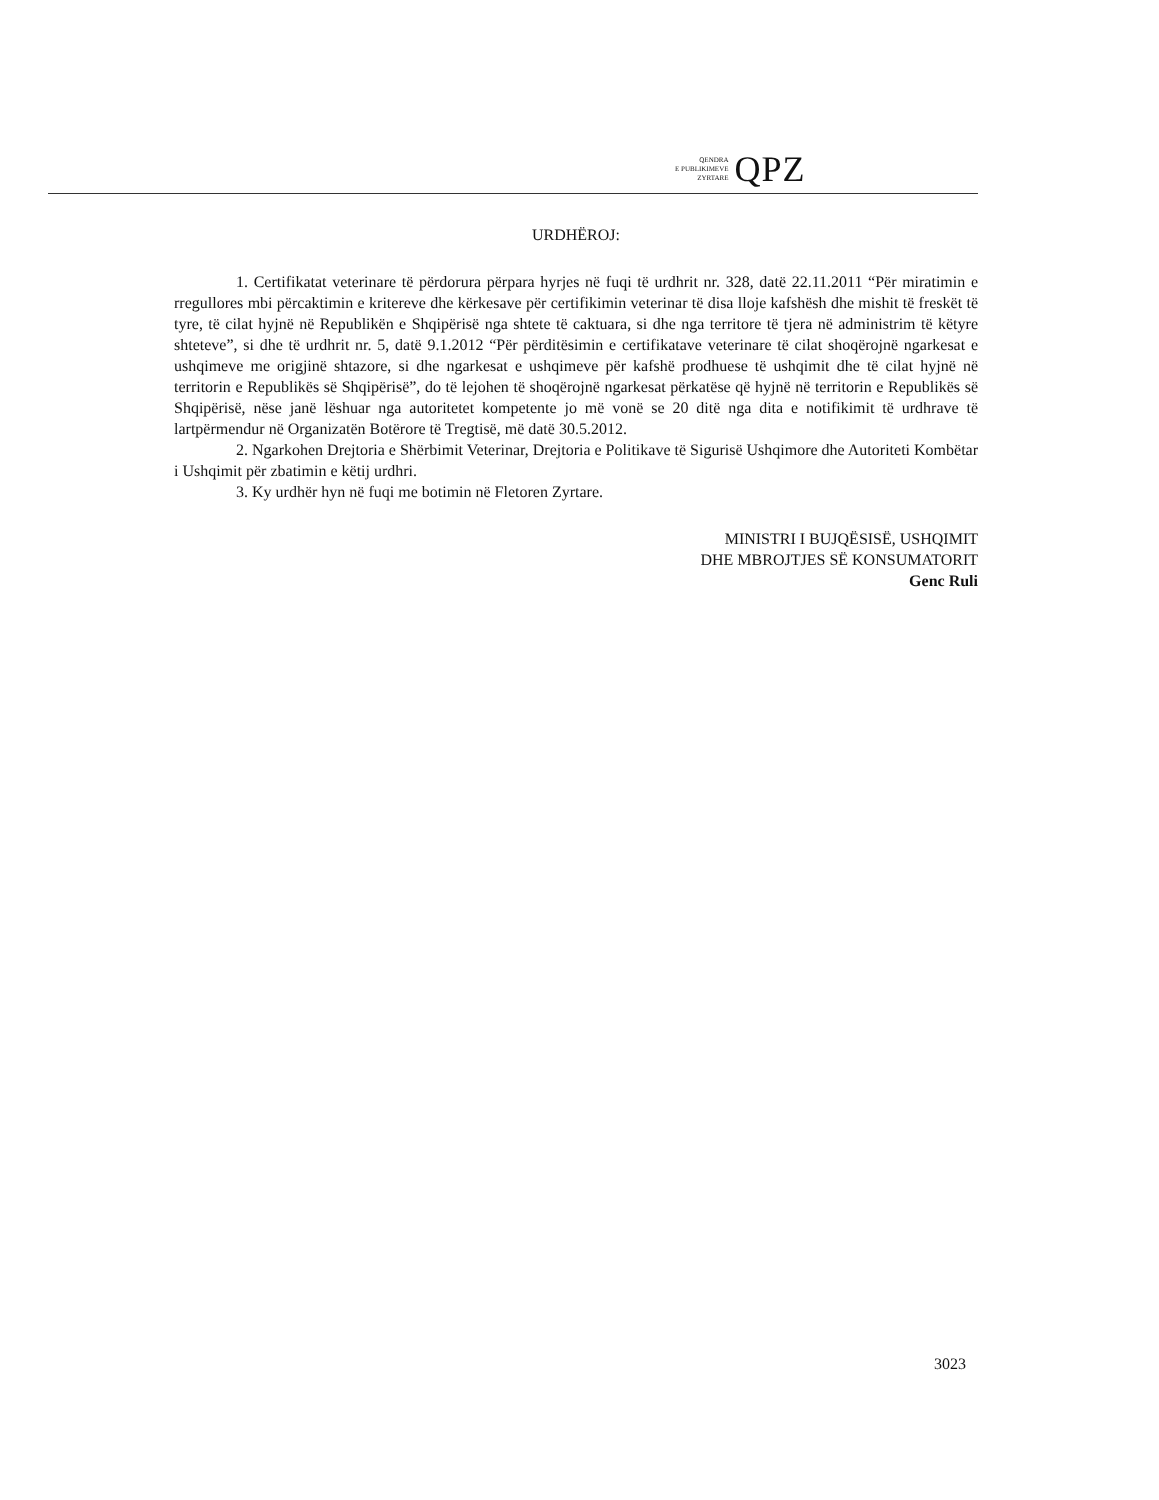QENDRA
E PUBLIKIMEVE
ZYRTARE
QPZ
URDHËROJ:
1. Certifikatat veterinare të përdorura përpara hyrjes në fuqi të urdhrit nr. 328, datë 22.11.2011 “Për miratimin e rregullores mbi përcaktimin e kritereve dhe kërkesave për certifikimin veterinar të disa lloje kafshësh dhe mishit të freskët të tyre, të cilat hyjnë në Republikën e Shqipërisë nga shtete të caktuara, si dhe nga territore të tjera në administrim të këtyre shteteve”, si dhe të urdhrit nr. 5, datë 9.1.2012 “Për përditësimin e certifikatave veterinare të cilat shoqërojnë ngarkesat e ushqimeve me origjinë shtazore, si dhe ngarkesat e ushqimeve për kafshë prodhuese të ushqimit dhe të cilat hyjnë në territorin e Republikës së Shqipërisë”, do të lejohen të shoqërojnë ngarkesat përkatëse që hyjnë në territorin e Republikës së Shqipërisë, nëse janë lëshuar nga autoritetet kompetente jo më vonë se 20 ditë nga dita e notifikimit të urdhrave të lartpërmendur në Organizatën Botërore të Tregtisë, më datë 30.5.2012.
2. Ngarkohen Drejtoria e Shërbimit Veterinar, Drejtoria e Politikave të Sigurisë Ushqimore dhe Autoriteti Kombëtar i Ushqimit për zbatimin e këtij urdhri.
3. Ky urdhër hyn në fuqi me botimin në Fletoren Zyrtare.
MINISTRI I BUJQËSISË, USHQIMIT
DHE MBROJTJES SË KONSUMATORIT
Genc Ruli
3023